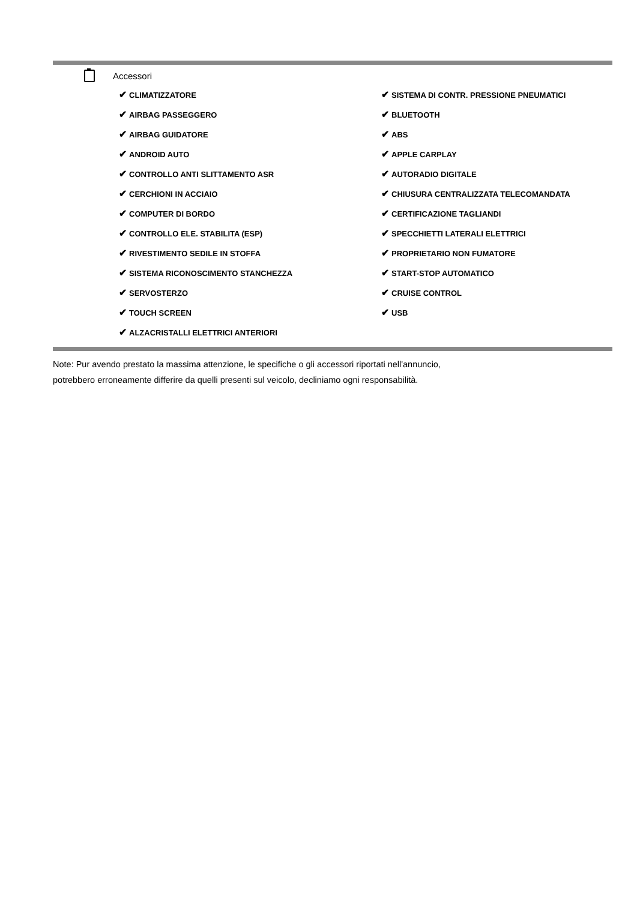Accessori
| ✔ CLIMATIZZATORE | ✔ SISTEMA DI CONTR. PRESSIONE PNEUMATICI |
| ✔ AIRBAG PASSEGGERO | ✔ BLUETOOTH |
| ✔ AIRBAG GUIDATORE | ✔ ABS |
| ✔ ANDROID AUTO | ✔ APPLE CARPLAY |
| ✔ CONTROLLO ANTI SLITTAMENTO ASR | ✔ AUTORADIO DIGITALE |
| ✔ CERCHIONI IN ACCIAIO | ✔ CHIUSURA CENTRALIZZATA TELECOMANDATA |
| ✔ COMPUTER DI BORDO | ✔ CERTIFICAZIONE TAGLIANDI |
| ✔ CONTROLLO ELE. STABILITA (ESP) | ✔ SPECCHIETTI LATERALI ELETTRICI |
| ✔ RIVESTIMENTO SEDILE IN STOFFA | ✔ PROPRIETARIO NON FUMATORE |
| ✔ SISTEMA RICONOSCIMENTO STANCHEZZA | ✔ START-STOP AUTOMATICO |
| ✔ SERVOSTERZO | ✔ CRUISE CONTROL |
| ✔ TOUCH SCREEN | ✔ USB |
| ✔ ALZACRISTALLI ELETTRICI ANTERIORI | |
Note: Pur avendo prestato la massima attenzione, le specifiche o gli accessori riportati nell'annuncio,
potrebbero erroneamente differire da quelli presenti sul veicolo, decliniamo ogni responsabilità.